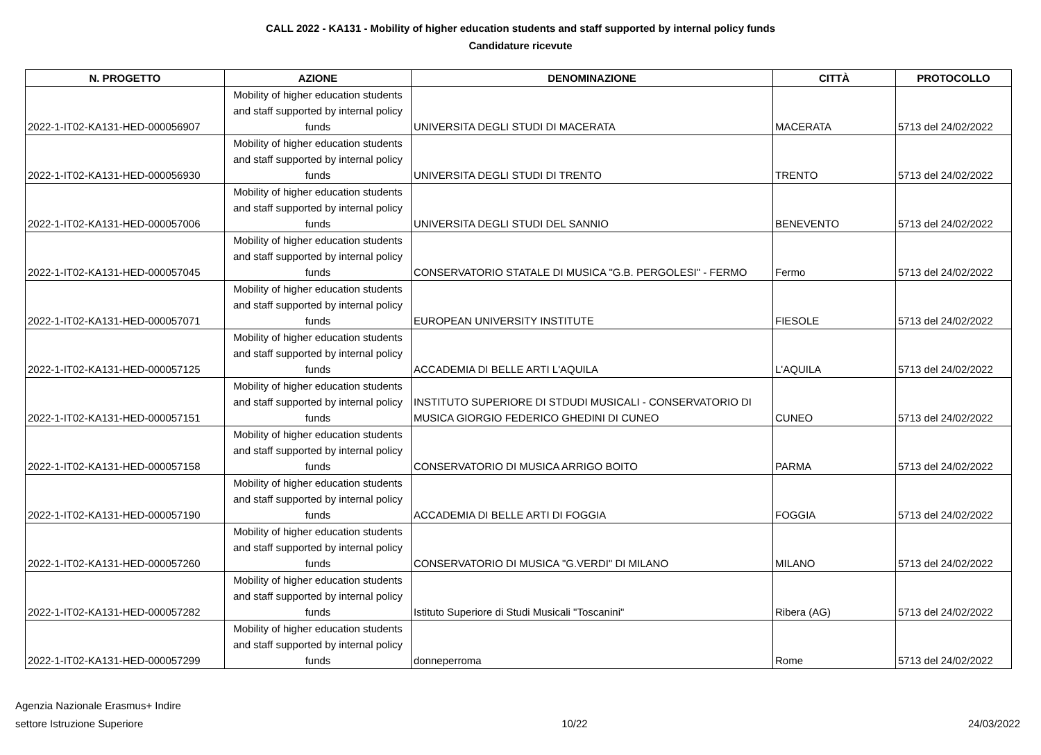CALL 2022 - KA131 - Mobility of higher education students and staff supported by internal policy funds
Candidature ricevute
| N. PROGETTO | AZIONE | DENOMINAZIONE | CITTÀ | PROTOCOLLO |
| --- | --- | --- | --- | --- |
| 2022-1-IT02-KA131-HED-000056907 | Mobility of higher education students and staff supported by internal policy funds | UNIVERSITA DEGLI STUDI DI MACERATA | MACERATA | 5713 del 24/02/2022 |
| 2022-1-IT02-KA131-HED-000056930 | Mobility of higher education students and staff supported by internal policy funds | UNIVERSITA DEGLI STUDI DI TRENTO | TRENTO | 5713 del 24/02/2022 |
| 2022-1-IT02-KA131-HED-000057006 | Mobility of higher education students and staff supported by internal policy funds | UNIVERSITA DEGLI STUDI DEL SANNIO | BENEVENTO | 5713 del 24/02/2022 |
| 2022-1-IT02-KA131-HED-000057045 | Mobility of higher education students and staff supported by internal policy funds | CONSERVATORIO STATALE DI MUSICA "G.B. PERGOLESI" - FERMO | Fermo | 5713 del 24/02/2022 |
| 2022-1-IT02-KA131-HED-000057071 | Mobility of higher education students and staff supported by internal policy funds | EUROPEAN UNIVERSITY INSTITUTE | FIESOLE | 5713 del 24/02/2022 |
| 2022-1-IT02-KA131-HED-000057125 | Mobility of higher education students and staff supported by internal policy funds | ACCADEMIA DI BELLE ARTI L'AQUILA | L'AQUILA | 5713 del 24/02/2022 |
| 2022-1-IT02-KA131-HED-000057151 | Mobility of higher education students and staff supported by internal policy funds | INSTITUTO SUPERIORE DI STDUDI MUSICALI - CONSERVATORIO DI MUSICA GIORGIO FEDERICO GHEDINI DI CUNEO | CUNEO | 5713 del 24/02/2022 |
| 2022-1-IT02-KA131-HED-000057158 | Mobility of higher education students and staff supported by internal policy funds | CONSERVATORIO DI MUSICA ARRIGO BOITO | PARMA | 5713 del 24/02/2022 |
| 2022-1-IT02-KA131-HED-000057190 | Mobility of higher education students and staff supported by internal policy funds | ACCADEMIA DI BELLE ARTI DI FOGGIA | FOGGIA | 5713 del 24/02/2022 |
| 2022-1-IT02-KA131-HED-000057260 | Mobility of higher education students and staff supported by internal policy funds | CONSERVATORIO DI MUSICA "G.VERDI" DI MILANO | MILANO | 5713 del 24/02/2022 |
| 2022-1-IT02-KA131-HED-000057282 | Mobility of higher education students and staff supported by internal policy funds | Istituto Superiore di Studi Musicali "Toscanini" | Ribera (AG) | 5713 del 24/02/2022 |
| 2022-1-IT02-KA131-HED-000057299 | Mobility of higher education students and staff supported by internal policy funds | donneperroma | Rome | 5713 del 24/02/2022 |
Agenzia Nazionale Erasmus+ Indire
settore Istruzione Superiore
10/22
24/03/2022